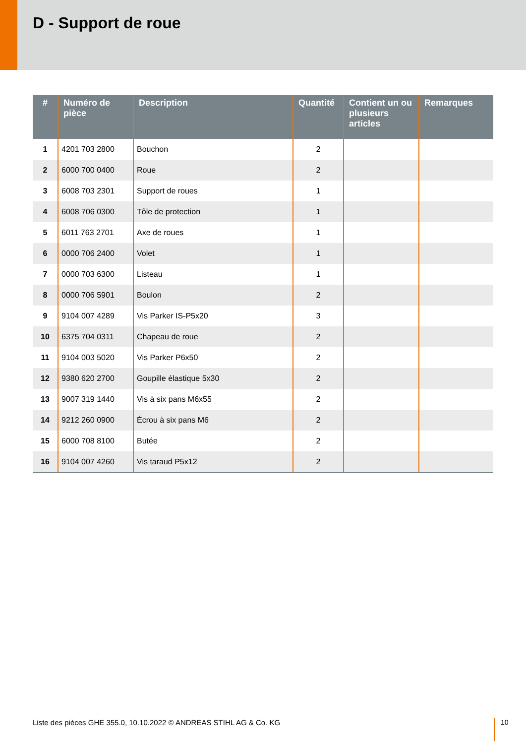D - Support de roue
| # | Numéro de pièce | Description | Quantité | Contient un ou plusieurs articles | Remarques |
| --- | --- | --- | --- | --- | --- |
| 1 | 4201 703 2800 | Bouchon | 2 | | |
| 2 | 6000 700 0400 | Roue | 2 | | |
| 3 | 6008 703 2301 | Support de roues | 1 | | |
| 4 | 6008 706 0300 | Tôle de protection | 1 | | |
| 5 | 6011 763 2701 | Axe de roues | 1 | | |
| 6 | 0000 706 2400 | Volet | 1 | | |
| 7 | 0000 703 6300 | Listeau | 1 | | |
| 8 | 0000 706 5901 | Boulon | 2 | | |
| 9 | 9104 007 4289 | Vis Parker IS-P5x20 | 3 | | |
| 10 | 6375 704 0311 | Chapeau de roue | 2 | | |
| 11 | 9104 003 5020 | Vis Parker P6x50 | 2 | | |
| 12 | 9380 620 2700 | Goupille élastique 5x30 | 2 | | |
| 13 | 9007 319 1440 | Vis à six pans M6x55 | 2 | | |
| 14 | 9212 260 0900 | Écrou à six pans M6 | 2 | | |
| 15 | 6000 708 8100 | Butée | 2 | | |
| 16 | 9104 007 4260 | Vis taraud P5x12 | 2 | | |
Liste des pièces GHE 355.0, 10.10.2022 © ANDREAS STIHL AG & Co. KG
10